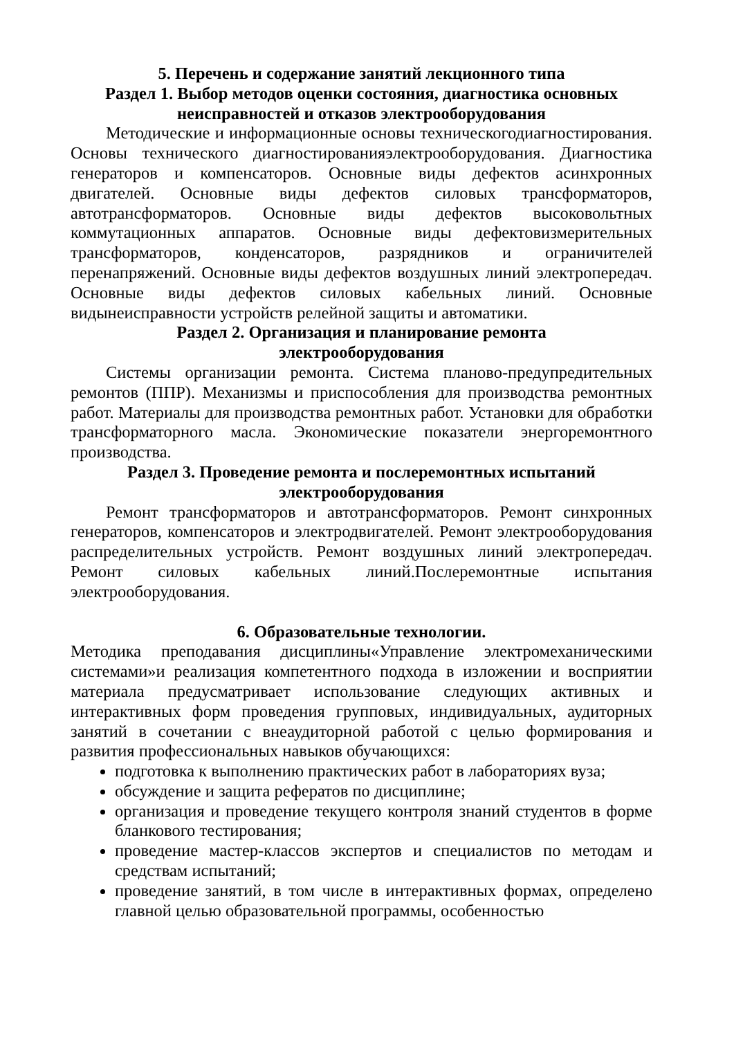5. Перечень и содержание занятий лекционного типа
Раздел 1. Выбор методов оценки состояния, диагностика основных неисправностей и отказов электрооборудования
Методические и информационные основы техническогодиагностирования. Основы технического диагностированияэлектрооборудования. Диагностика генераторов и компенсаторов. Основные виды дефектов асинхронных двигателей. Основные виды дефектов силовых трансформаторов, автотрансформаторов. Основные виды дефектов высоковольтных коммутационных аппаратов. Основные виды дефектовизмерительных трансформаторов, конденсаторов, разрядников и ограничителей перенапряжений. Основные виды дефектов воздушных линий электропередач. Основные виды дефектов силовых кабельных линий. Основные видынеисправности устройств релейной защиты и автоматики.
Раздел 2. Организация и планирование ремонта
электрооборудования
Системы организации ремонта. Система планово-предупредительных ремонтов (ППР). Механизмы и приспособления для производства ремонтных работ. Материалы для производства ремонтных работ. Установки для обработки трансформаторного масла. Экономические показатели энергоремонтного производства.
Раздел 3. Проведение ремонта и послеремонтных испытаний
электрооборудования
Ремонт трансформаторов и автотрансформаторов. Ремонт синхронных генераторов, компенсаторов и электродвигателей. Ремонт электрооборудования распределительных устройств. Ремонт воздушных линий электропередач. Ремонт силовых кабельных линий.Послеремонтные испытания электрооборудования.
6. Образовательные технологии.
Методика преподавания дисциплины«Управление электромеханическими системами»и реализация компетентного подхода в изложении и восприятии материала предусматривает использование следующих активных и интерактивных форм проведения групповых, индивидуальных, аудиторных занятий в сочетании с внеаудиторной работой с целью формирования и развития профессиональных навыков обучающихся:
подготовка к выполнению практических работ в лабораториях вуза;
обсуждение и защита рефератов по дисциплине;
организация и проведение текущего контроля знаний студентов в форме бланкового тестирования;
проведение мастер-классов экспертов и специалистов по методам и средствам испытаний;
проведение занятий, в том числе в интерактивных формах, определено главной целью образовательной программы, особенностью